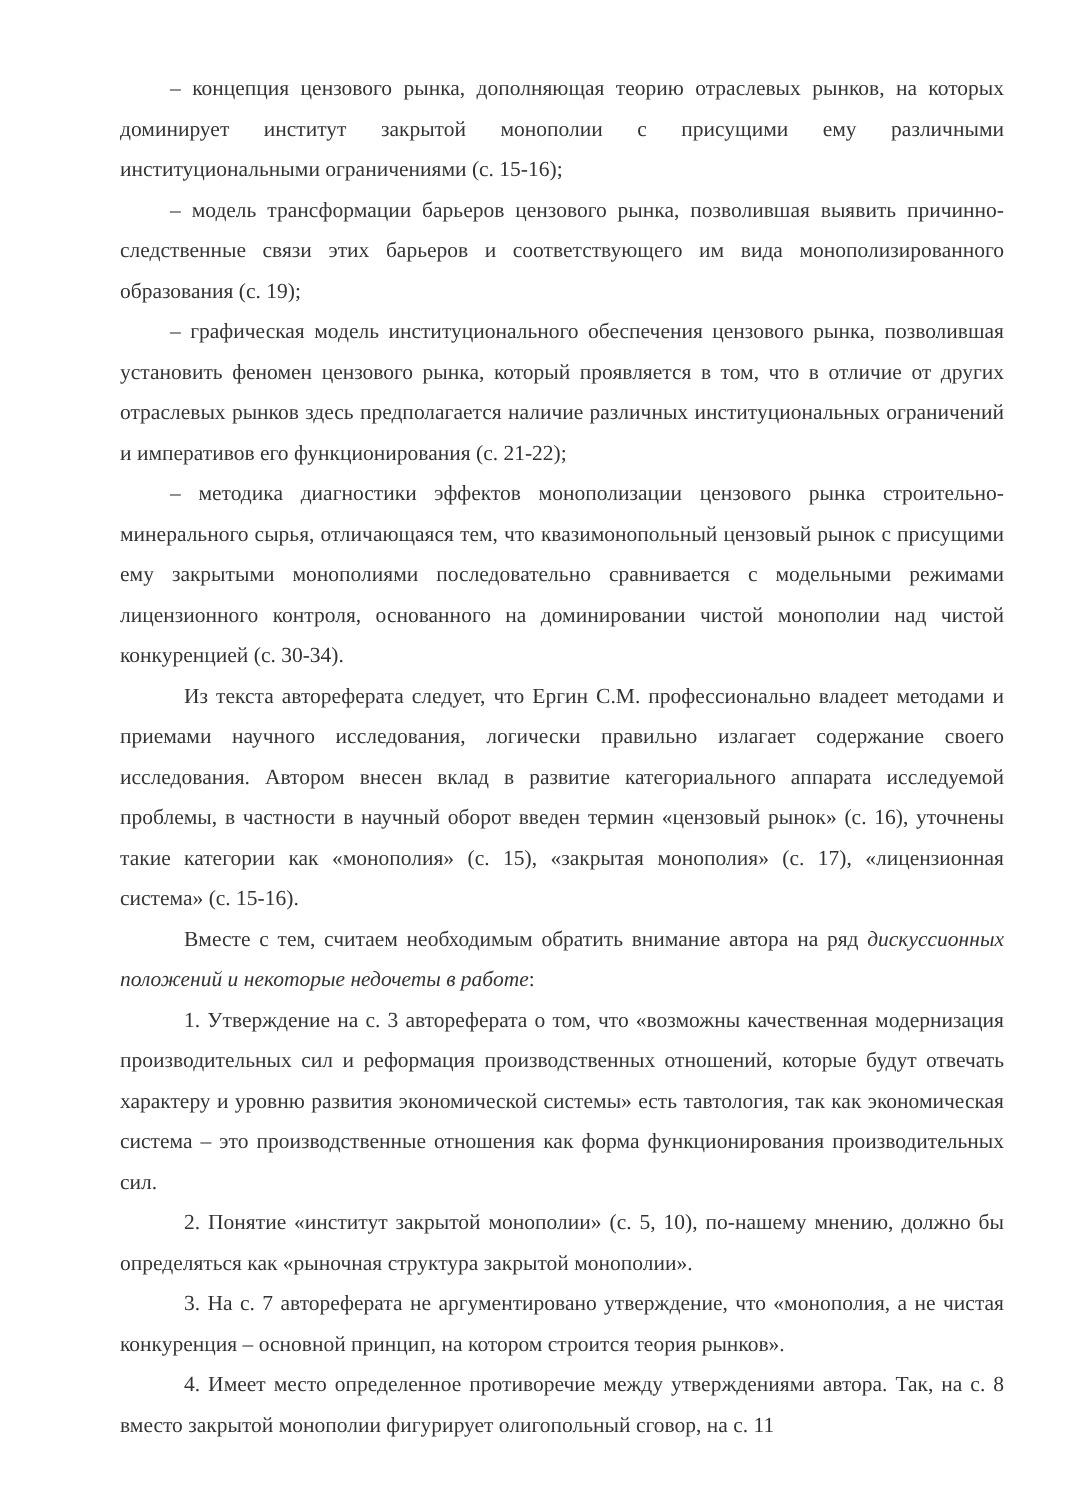– концепция цензового рынка, дополняющая теорию отраслевых рынков, на которых доминирует институт закрытой монополии с присущими ему различными институциональными ограничениями (с. 15-16);
– модель трансформации барьеров цензового рынка, позволившая выявить причинно-следственные связи этих барьеров и соответствующего им вида монополизированного образования (с. 19);
– графическая модель институционального обеспечения цензового рынка, позволившая установить феномен цензового рынка, который проявляется в том, что в отличие от других отраслевых рынков здесь предполагается наличие различных институциональных ограничений и императивов его функционирования (с. 21-22);
– методика диагностики эффектов монополизации цензового рынка строительно-минерального сырья, отличающаяся тем, что квазимонопольный цензовый рынок с присущими ему закрытыми монополиями последовательно сравнивается с модельными режимами лицензионного контроля, основанного на доминировании чистой монополии над чистой конкуренцией (с. 30-34).
Из текста автореферата следует, что Ергин С.М. профессионально владеет методами и приемами научного исследования, логически правильно излагает содержание своего исследования. Автором внесен вклад в развитие категориального аппарата исследуемой проблемы, в частности в научный оборот введен термин «цензовый рынок» (с. 16), уточнены такие категории как «монополия» (с. 15), «закрытая монополия» (с. 17), «лицензионная система» (с. 15-16).
Вместе с тем, считаем необходимым обратить внимание автора на ряд дискуссионных положений и некоторые недочеты в работе:
1. Утверждение на с. 3 автореферата о том, что «возможны качественная модернизация производительных сил и реформация производственных отношений, которые будут отвечать характеру и уровню развития экономической системы» есть тавтология, так как экономическая система – это производственные отношения как форма функционирования производительных сил.
2. Понятие «институт закрытой монополии» (с. 5, 10), по-нашему мнению, должно бы определяться как «рыночная структура закрытой монополии».
3. На с. 7 автореферата не аргументировано утверждение, что «монополия, а не чистая конкуренция – основной принцип, на котором строится теория рынков».
4. Имеет место определенное противоречие между утверждениями автора. Так, на с. 8 вместо закрытой монополии фигурирует олигопольный сговор, на с. 11